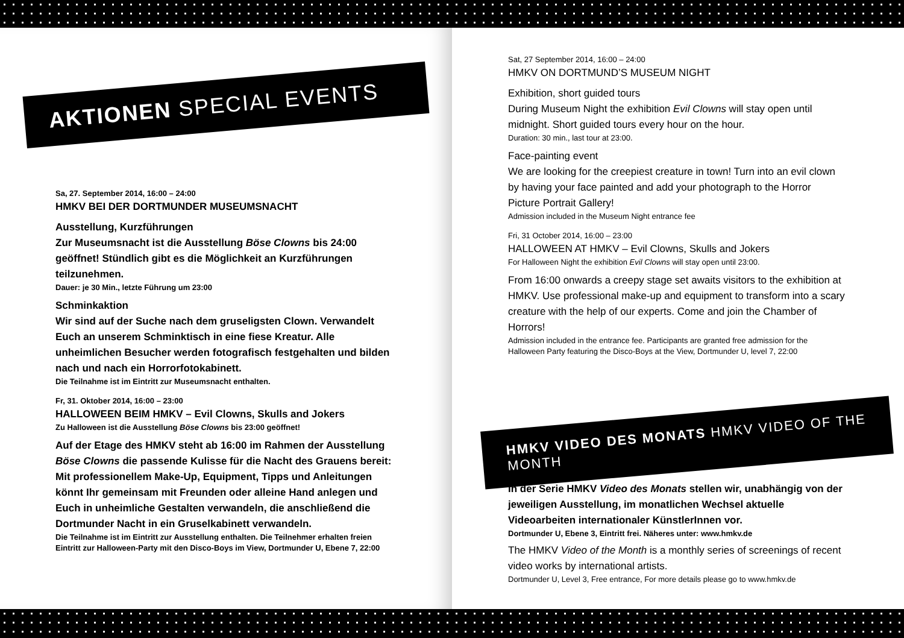AKTIONEN SPECIAL EVENTS
Sa, 27. September 2014, 16:00 – 24:00
HMKV BEI DER DORTMUNDER MUSEUMSNACHT
Ausstellung, Kurzführungen
Zur Museumsnacht ist die Ausstellung Böse Clowns bis 24:00 geöffnet! Stündlich gibt es die Möglichkeit an Kurzführungen teilzunehmen.
Dauer: je 30 Min., letzte Führung um 23:00
Schminkaktion
Wir sind auf der Suche nach dem gruseligsten Clown. Verwandelt Euch an unserem Schminktisch in eine fiese Kreatur. Alle unheimlichen Besucher werden fotografisch festgehalten und bilden nach und nach ein Horrorfotokabinett.
Die Teilnahme ist im Eintritt zur Museumsnacht enthalten.
Fr, 31. Oktober 2014, 16:00 – 23:00
HALLOWEEN BEIM HMKV – Evil Clowns, Skulls and Jokers
Zu Halloween ist die Ausstellung Böse Clowns bis 23:00 geöffnet!
Auf der Etage des HMKV steht ab 16:00 im Rahmen der Ausstellung Böse Clowns die passende Kulisse für die Nacht des Grauens bereit: Mit professionellem Make-Up, Equipment, Tipps und Anleitungen könnt Ihr gemeinsam mit Freunden oder alleine Hand anlegen und Euch in unheimliche Gestalten verwandeln, die anschließend die Dortmunder Nacht in ein Gruselkabinett verwandeln.
Die Teilnahme ist im Eintritt zur Ausstellung enthalten. Die Teilnehmer erhalten freien Eintritt zur Halloween-Party mit den Disco-Boys im View, Dortmunder U, Ebene 7, 22:00
Sat, 27 September 2014, 16:00 – 24:00
HMKV ON DORTMUND’S MUSEUM NIGHT
Exhibition, short guided tours
During Museum Night the exhibition Evil Clowns will stay open until midnight. Short guided tours every hour on the hour.
Duration: 30 min., last tour at 23:00.
Face-painting event
We are looking for the creepiest creature in town! Turn into an evil clown by having your face painted and add your photograph to the Horror Picture Portrait Gallery!
Admission included in the Museum Night entrance fee
Fri, 31 October 2014, 16:00 – 23:00
HALLOWEEN AT HMKV – Evil Clowns, Skulls and Jokers
For Halloween Night the exhibition Evil Clowns will stay open until 23:00.
From 16:00 onwards a creepy stage set awaits visitors to the exhibition at HMKV. Use professional make-up and equipment to transform into a scary creature with the help of our experts. Come and join the Chamber of Horrors!
Admission included in the entrance fee. Participants are granted free admission for the Halloween Party featuring the Disco-Boys at the View, Dortmunder U, level 7, 22:00
HMKV VIDEO DES MONATS HMKV VIDEO OF THE MONTH
In der Serie HMKV Video des Monats stellen wir, unabhängig von der jeweiligen Ausstellung, im monatlichen Wechsel aktuelle Videoarbeiten internationaler KünstlerInnen vor.
Dortmunder U, Ebene 3, Eintritt frei. Näheres unter: www.hmkv.de
The HMKV Video of the Month is a monthly series of screenings of recent video works by international artists.
Dortmunder U, Level 3, Free entrance, For more details please go to www.hmkv.de